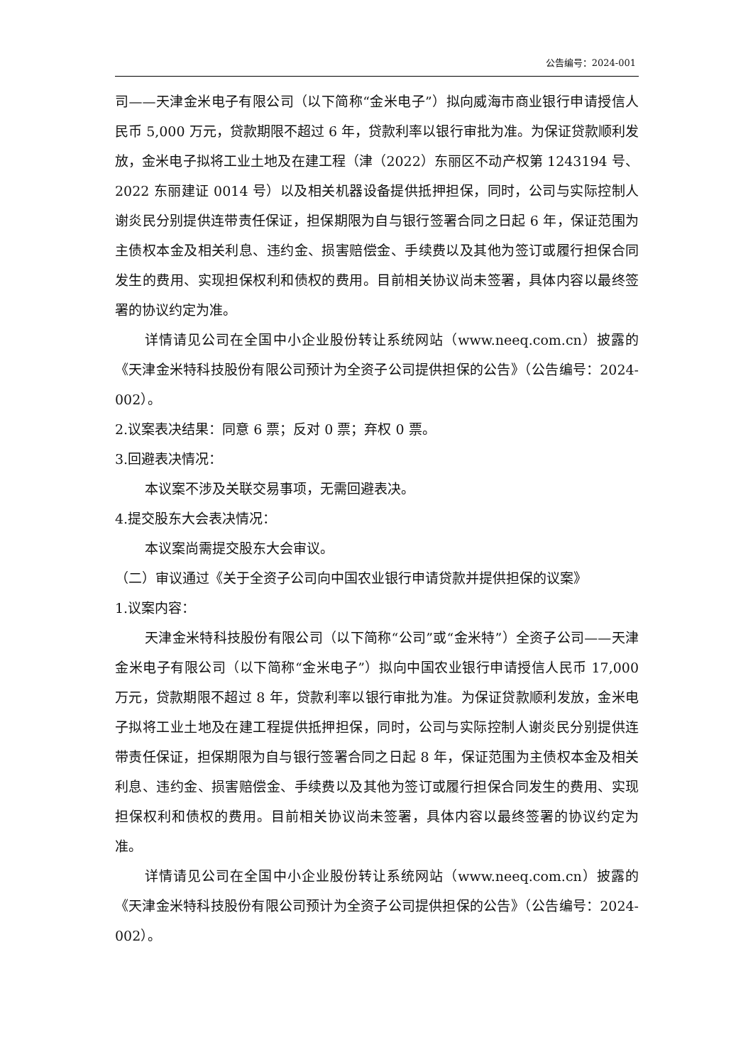公告编号：2024-001
司——天津金米电子有限公司（以下简称“金米电子”）拟向威海市商业银行申请授信人民币 5,000 万元，贷款期限不超过 6 年，贷款利率以银行审批为准。为保证贷款顺利发放，金米电子拟将工业土地及在建工程（津（2022）东丽区不动产权第 1243194 号、2022 东丽建证 0014 号）以及相关机器设备提供抵押担保，同时，公司与实际控制人谢炎民分别提供连带责任保证，担保期限为自与银行签署合同之日起 6 年，保证范围为主债权本金及相关利息、违约金、损害赔偿金、手续费以及其他为签订或履行担保合同发生的费用、实现担保权利和债权的费用。目前相关协议尚未签署，具体内容以最终签署的协议约定为准。
详情请见公司在全国中小企业股份转让系统网站（www.neeq.com.cn）披露的《天津金米特科技股份有限公司预计为全资子公司提供担保的公告》（公告编号：2024-002）。
2.议案表决结果：同意 6 票；反对 0 票；弃权 0 票。
3.回避表决情况：
本议案不涉及关联交易事项，无需回避表决。
4.提交股东大会表决情况：
本议案尚需提交股东大会审议。
（二）审议通过《关于全资子公司向中国农业银行申请贷款并提供担保的议案》
1.议案内容：
天津金米特科技股份有限公司（以下简称“公司”或“金米特”）全资子公司——天津金米电子有限公司（以下简称“金米电子”）拟向中国农业银行申请授信人民币 17,000 万元，贷款期限不超过 8 年，贷款利率以银行审批为准。为保证贷款顺利发放，金米电子拟将工业土地及在建工程提供抵押担保，同时，公司与实际控制人谢炎民分别提供连带责任保证，担保期限为自与银行签署合同之日起 8 年，保证范围为主债权本金及相关利息、违约金、损害赔偿金、手续费以及其他为签订或履行担保合同发生的费用、实现担保权利和债权的费用。目前相关协议尚未签署，具体内容以最终签署的协议约定为准。
详情请见公司在全国中小企业股份转让系统网站（www.neeq.com.cn）披露的《天津金米特科技股份有限公司预计为全资子公司提供担保的公告》（公告编号：2024-002）。